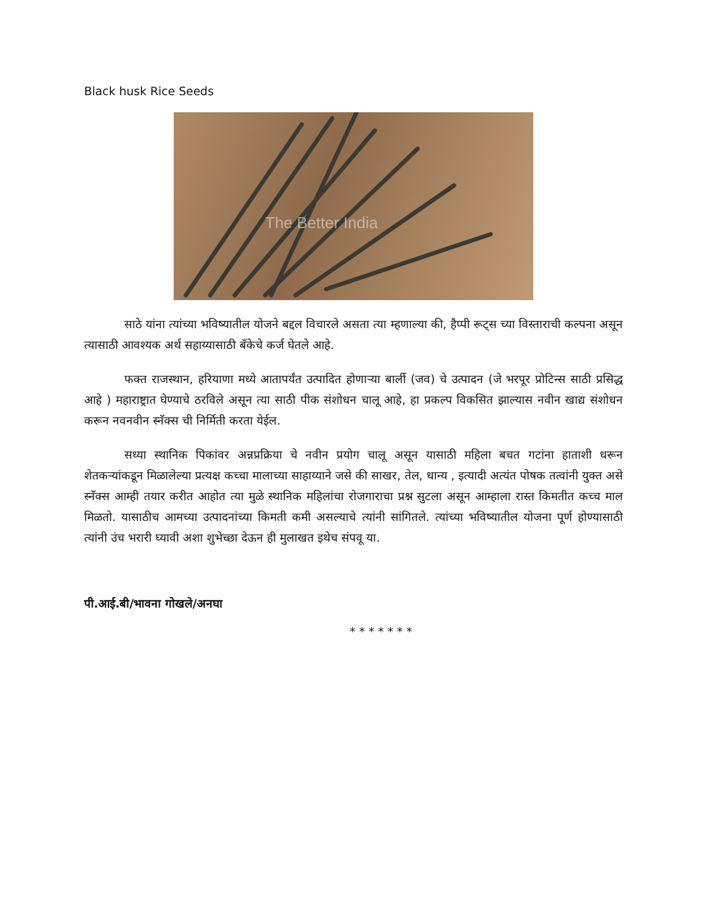Black husk Rice Seeds
The Better India
साठे यांना त्यांच्या भविष्यातील योजने बद्दल विचारले असता त्या म्हणाल्या की, हैप्पी रूट्स च्या विस्ताराची कल्पना असून त्यासाठी आवश्यक अर्थ सहाय्यासाठी बँकेचे कर्ज घेतले आहे.
फक्त राजस्थान, हरियाणा मध्ये आतापर्यंत उत्पादित होणाऱ्या बार्ली (जव) चे उत्पादन (जे भरपूर प्रोटिन्स साठी प्रसिद्ध आहे ) महाराष्ट्रात घेण्याचे ठरविले असून त्या साठी पीक संशोधन चालू आहे, हा प्रकल्प विकसित झाल्यास नवीन खाद्य संशोधन करून नवनवीन स्नॅक्स ची निर्मिती करता येईल.
सध्या स्थानिक पिकांवर अन्नप्रक्रिया चे नवीन प्रयोग चालू असून यासाठी महिला बचत गटांना हाताशी धरून शेतकऱ्यांकडून मिळालेल्या प्रत्यक्ष कच्चा मालाच्या साहाय्याने जसे की साखर, तेल, धान्य , इत्यादी अत्यंत पोषक तत्वांनी युक्त असे स्नॅक्स आम्ही तयार करीत आहोत त्या मुळे स्थानिक महिलांचा रोजगाराचा प्रश्न सुटला असून आम्हाला रास्त किमतीत कच्च माल मिळतो. यासाठीच आमच्या उत्पादनांच्या किमती कमी असल्याचे त्यांनी सांगितले. त्यांच्या भविष्यातील योजना पूर्ण होण्यासाठी त्यांनी उंच भरारी घ्यावी अशा शुभेच्छा देऊन ही मुलाखत इथेच संपवू या.
पी.आई.बी/भावना गोखले/अनघा
* * * * * * *